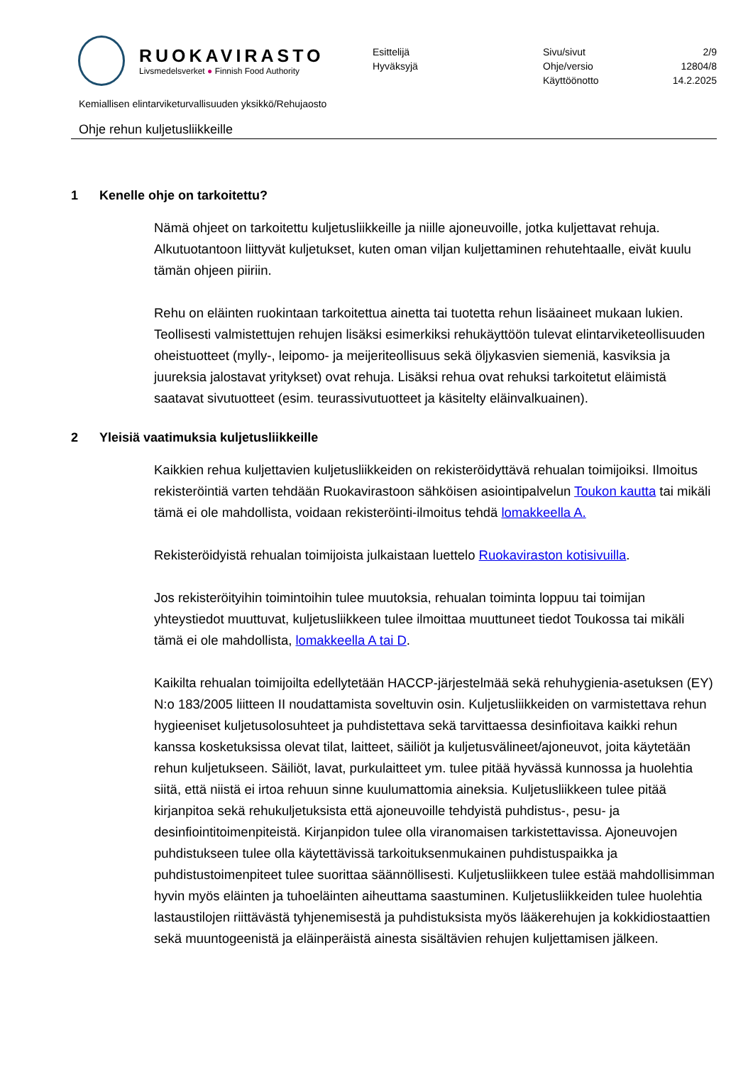RUOKAVIRASTO
Livsmedelsverket ● Finnish Food Authority
Esittelijä
Hyväksyjä
Sivu/sivut 2/9
Ohje/versio 12804/8
Käyttöönotto 14.2.2025
Kemiallisen elintarviketurvallisuuden yksikkö/Rehujaosto
Ohje rehun kuljetusliikkeille
1 Kenelle ohje on tarkoitettu?
Nämä ohjeet on tarkoitettu kuljetusliikkeille ja niille ajoneuvoille, jotka kuljettavat rehuja. Alkutuotantoon liittyvät kuljetukset, kuten oman viljan kuljettaminen rehutehtaalle, eivät kuulu tämän ohjeen piiriin.
Rehu on eläinten ruokintaan tarkoitettua ainetta tai tuotetta rehun lisäaineet mukaan lukien. Teollisesti valmistettujen rehujen lisäksi esimerkiksi rehukäyttöön tulevat elintarviketeollisuuden oheistuotteet (mylly-, leipomo- ja meijeriteollisuus sekä öljykasvien siemeniä, kasviksia ja juureksia jalostavat yritykset) ovat rehuja. Lisäksi rehua ovat rehuksi tarkoitetut eläimistä saatavat sivutuotteet (esim. teurassivutuotteet ja käsitelty eläinvalkuainen).
2 Yleisiä vaatimuksia kuljetusliikkeille
Kaikkien rehua kuljettavien kuljetusliikkeiden on rekisteröidyttävä rehualan toimijoiksi. Ilmoitus rekisteröintiä varten tehdään Ruokavirastoon sähköisen asiointipalvelun Toukon kautta tai mikäli tämä ei ole mahdollista, voidaan rekisteröinti-ilmoitus tehdä lomakkeella A.
Rekisteröidyistä rehualan toimijoista julkaistaan luettelo Ruokaviraston kotisivuilla.
Jos rekisteröityihin toimintoihin tulee muutoksia, rehualan toiminta loppuu tai toimijan yhteystiedot muuttuvat, kuljetusliikkeen tulee ilmoittaa muuttuneet tiedot Toukossa tai mikäli tämä ei ole mahdollista, lomakkeella A tai D.
Kaikilta rehualan toimijoilta edellytetään HACCP-järjestelmää sekä rehuhygienia-asetuksen (EY) N:o 183/2005 liitteen II noudattamista soveltuvin osin. Kuljetusliikkeiden on varmistettava rehun hygieeniset kuljetusolosuhteet ja puhdistettava sekä tarvittaessa desinfioitava kaikki rehun kanssa kosketuksissa olevat tilat, laitteet, säiliöt ja kuljetusvälineet/ajoneuvot, joita käytetään rehun kuljetukseen. Säiliöt, lavat, purkulaitteet ym. tulee pitää hyvässä kunnossa ja huolehtia siitä, että niistä ei irtoa rehuun sinne kuulumattomia aineksia. Kuljetusliikkeen tulee pitää kirjanpitoa sekä rehukuljetuksista että ajoneuvoille tehdyistä puhdistus-, pesu- ja desinfiointitoimenpiteistä. Kirjanpidon tulee olla viranomaisen tarkistettavissa. Ajoneuvojen puhdistukseen tulee olla käytettävissä tarkoituksenmukainen puhdistuspaikka ja puhdistustoimenpiteet tulee suorittaa säännöllisesti. Kuljetusliikkeen tulee estää mahdollisimman hyvin myös eläinten ja tuhoeläinten aiheuttama saastuminen. Kuljetusliikkeiden tulee huolehtia lastaustilojen riittävästä tyhjenemisestä ja puhdistuksista myös lääkerehujen ja kokkidiostaattien sekä muuntogeenistä ja eläinperäistä ainesta sisältävien rehujen kuljettamisen jälkeen.